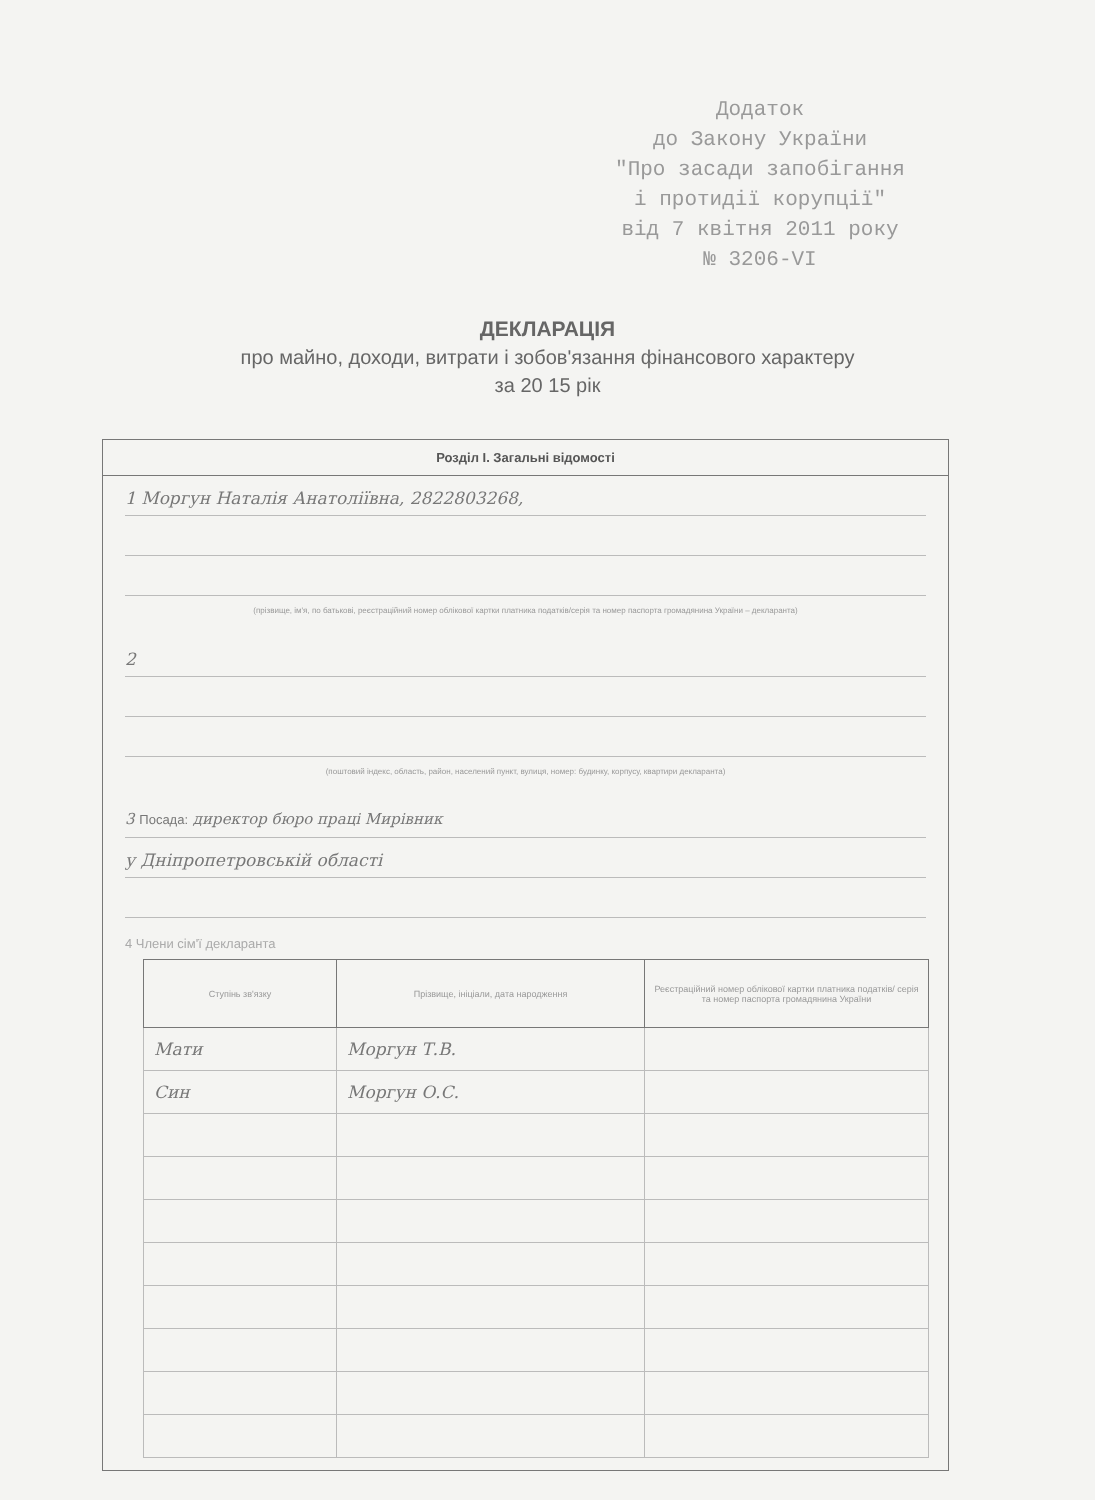Додаток
до Закону України
"Про засади запобігання
і протидії корупції"
від 7 квітня 2011 року
№ 3206-VI
ДЕКЛАРАЦІЯ
про майно, доходи, витрати і зобов'язання фінансового характеру
за 20 15 рік
Розділ І. Загальні відомості
1 Моргун Наталія Анатоліївна, 2822803268,
(прізвище, ім'я, по батькові, реєстраційний номер облікової картки платника податків/серія та номер паспорта громадянина України – декларанта)
2
(поштовий індекс, область, район, населений пункт, вулиця, номер: будинку, корпусу, квартири декларанта)
3 Посада: директор бюро праці Мирівник
у Дніпропетровській області
4 Члени сім'ї декларанта
| Ступінь зв'язку | Прізвище, ініціали, дата народження | Реєстраційний номер облікової картки платника податків/ серія та номер паспорта громадянина України |
| --- | --- | --- |
| Мати | Моргун Т.В. | |
| Син | Моргун О.С. | |